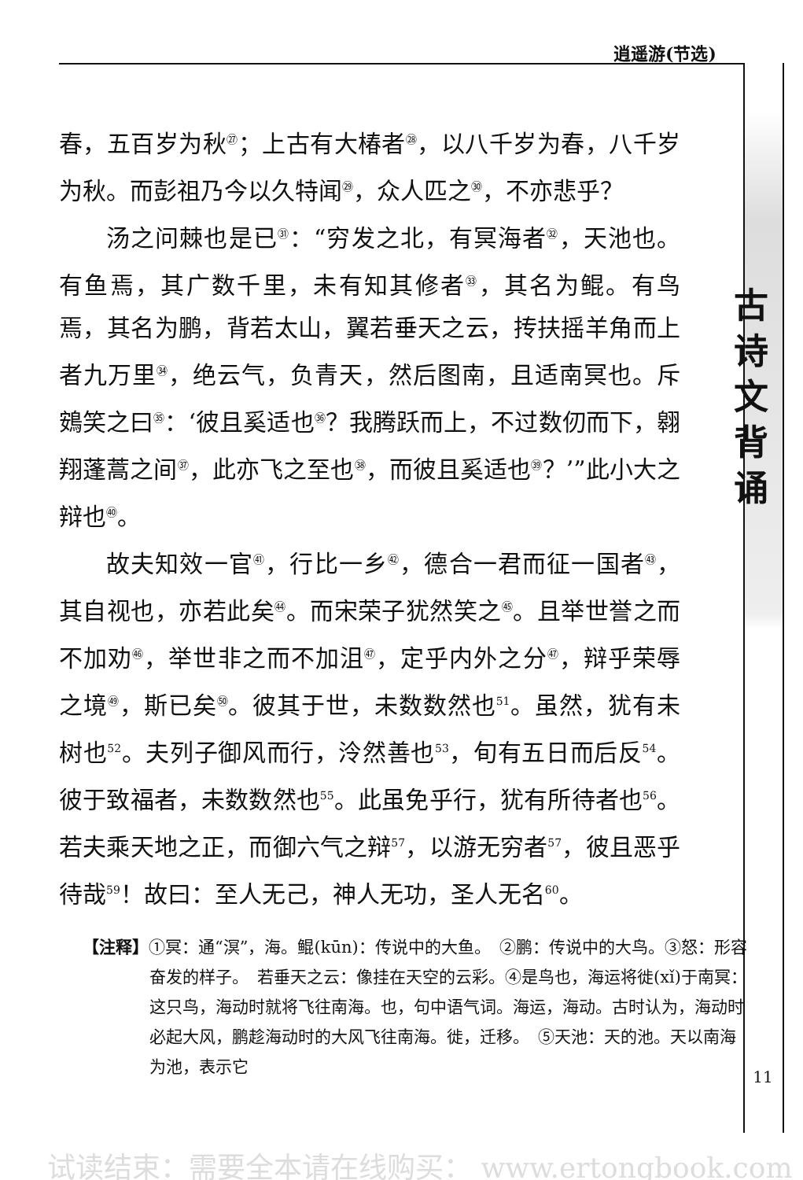逍遥游(节选)
古
诗
文
背
诵
春，五百岁为秋<sup>㉗</sup>；上古有大椿者<sup>㉘</sup>，以八千岁为春，八千岁为秋。而彭祖乃今以久特闻<sup>㉙</sup>，众人匹之<sup>㉚</sup>，不亦悲乎？
汤之问棘也是已<sup>㉛</sup>：“穷发之北，有冥海者<sup>㉜</sup>，天池也。有鱼焉，其广数千里，未有知其修者<sup>㉝</sup>，其名为鲲。有鸟焉，其名为鹏，背若太山，翼若垂天之云，抟扶摇羊角而上者九万里<sup>㉞</sup>，绝云气，负青天，然后图南，且适南冥也。斥鴳笑之曰<sup>㉟</sup>：‘彼且奚适也<sup>㊱</sup>？我腾跃而上，不过数仞而下，翱翔蓬蒿之间<sup>㊲</sup>，此亦飞之至也<sup>㊳</sup>，而彼且奚适也<sup>㊴</sup>？’”此小大之辩也<sup>㊵</sup>。
故夫知效一官<sup>㊶</sup>，行比一乡<sup>㊷</sup>，德合一君而征一国者<sup>㊸</sup>，其自视也，亦若此矣<sup>㊹</sup>。而宋荣子犹然笑之<sup>㊺</sup>。且举世誉之而不加劝<sup>㊻</sup>，举世非之而不加沮<sup>㊼</sup>，定乎内外之分<sup>㊼</sup>，辩乎荣辱之境<sup>㊾</sup>，斯已矣<sup>㊿</sup>。彼其于世，未数数然也<sup>51</sup>。虽然，犹有未树也<sup>52</sup>。夫列子御风而行，泠然善也<sup>53</sup>，旬有五日而后反<sup>54</sup>。彼于致福者，未数数然也<sup>55</sup>。此虽免乎行，犹有所待者也<sup>56</sup>。若夫乘天地之正，而御六气之辩<sup>57</sup>，以游无穷者<sup>57</sup>，彼且恶乎待哉<sup>59</sup>！故曰：至人无己，神人无功，圣人无名<sup>60</sup>。
【注释】①冥：通“溟”，海。鲲(kūn)：传说中的大鱼。　②鹏：传说中的大鸟。③怒：形容奋发的样子。　若垂天之云：像挂在天空的云彩。④是鸟也，海运将徙(xǐ)于南冥：这只鸟，海动时就将飞往南海。也，句中语气词。海运，海动。古时认为，海动时必起大风，鹏趁海动时的大风飞往南海。徙，迁移。　⑤天池：天的池。天以南海为池，表示它
11
试读结束：需要全本请在线购买： www.ertongbook.com